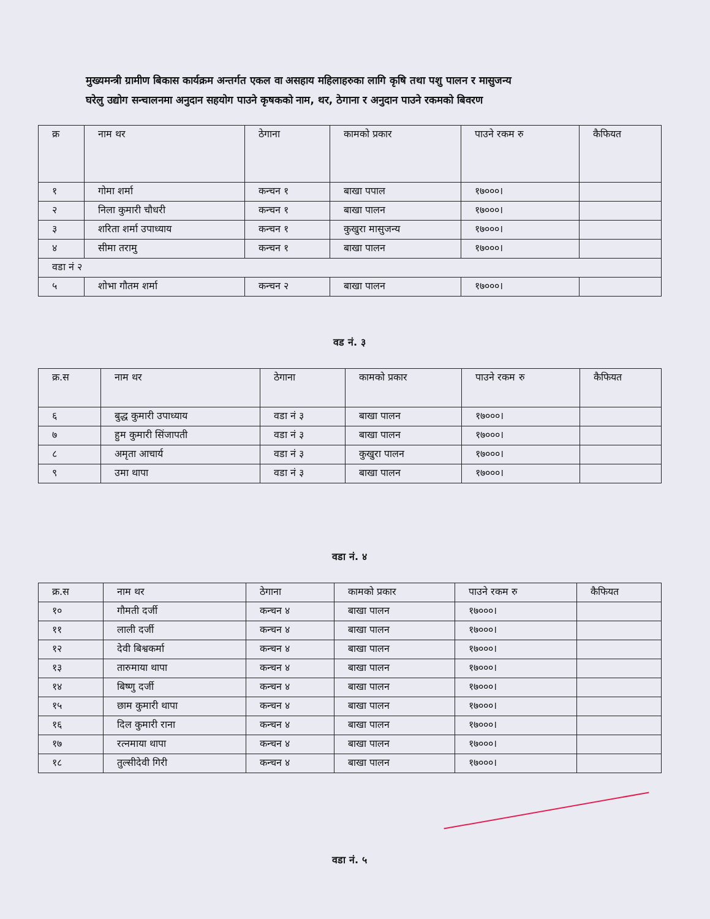मुख्यमन्त्री ग्रामीण बिकास कार्यक्रम अन्तर्गत एकल वा असहाय महिलाहरुका लागि कृषि तथा पशु पालन र मासुजन्य
घरेलु उद्योग सन्चालनमा अनुदान सहयोग पाउने कृषकको नाम, थर, ठेगाना र अनुदान पाउने रकमको बिवरण
| क्र | नाम थर | ठेगाना | कामको प्रकार | पाउने रकम रु | कैफियत |
| --- | --- | --- | --- | --- | --- |
| १ | गोमा शर्मा | कन्चन १ | बाखा पपाल | १७०००। | |
| २ | निला कुमारी चौधरी | कन्चन १ | बाखा पालन | १७०००। | |
| ३ | शरिता शर्मा उपाध्याय | कन्चन १ | कुखुरा मासुजन्य | १७०००। | |
| ४ | सीमा तरामु | कन्चन १ | बाखा पालन | १७०००। | |
| वडा नं २ | | | | | |
| ५ | शोभा गौतम शर्मा | कन्चन २ | बाखा पालन | १७०००। | |
वड नं. ३
| क्र.स | नाम थर | ठेगाना | कामको प्रकार | पाउने रकम रु | कैफियत |
| --- | --- | --- | --- | --- | --- |
| ६ | बुद्ध कुमारी उपाध्याय | वडा नं ३ | बाखा पालन | १७०००। | |
| ७ | हुम कुमारी सिंजापती | वडा नं ३ | बाखा पालन | १७०००। | |
| ८ | अमृता आचार्य | वडा नं ३ | कुखुरा पालन | १७०००। | |
| ९ | उमा थापा | वडा नं ३ | बाखा पालन | १७०००। | |
वडा नं. ४
| क्र.स | नाम थर | ठेगाना | कामको प्रकार | पाउने रकम रु | कैफियत |
| --- | --- | --- | --- | --- | --- |
| १० | गौमती दर्जी | कन्चन ४ | बाखा पालन | १७०००। | |
| ११ | लाली दर्जी | कन्चन ४ | बाखा पालन | १७०००। | |
| १२ | देवी बिश्वकर्मा | कन्चन ४ | बाखा पालन | १७०००। | |
| १३ | तारुमाया थापा | कन्चन ४ | बाखा पालन | १७०००। | |
| १४ | बिष्णु दर्जी | कन्चन ४ | बाखा पालन | १७०००। | |
| १५ | छाम कुमारी थापा | कन्चन ४ | बाखा पालन | १७०००। | |
| १६ | दिल कुमारी राना | कन्चन ४ | बाखा पालन | १७०००। | |
| १७ | रत्नमाया थापा | कन्चन ४ | बाखा पालन | १७०००। | |
| १८ | तुल्सीदेवी गिरी | कन्चन ४ | बाखा पालन | १७०००। | |
वडा नं. ५